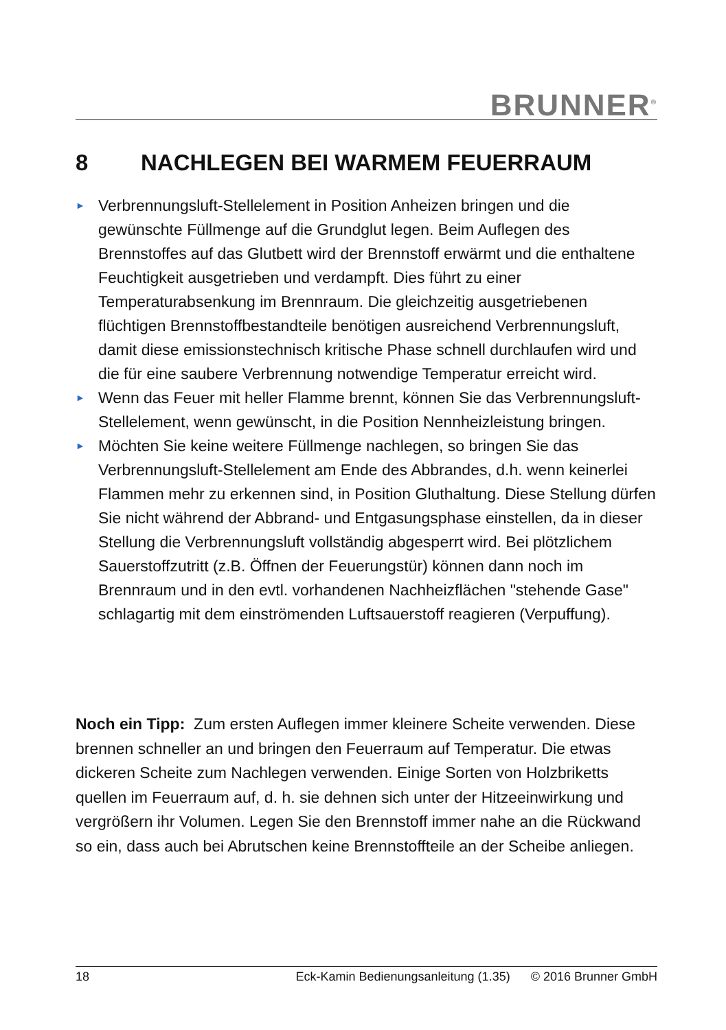BRUNNER<sup>®</sup>
8 NACHLEGEN BEI WARMEM FEUERRAUM
► Verbrennungsluft-Stellelement in Position Anheizen bringen und die gewünschte Füllmenge auf die Grundglut legen. Beim Auflegen des Brennstoffes auf das Glutbett wird der Brennstoff erwärmt und die enthaltene Feuchtigkeit ausgetrieben und verdampft. Dies führt zu einer Temperaturabsenkung im Brennraum. Die gleichzeitig ausgetriebenen flüchtigen Brennstoffbestandteile benötigen ausreichend Verbrennungsluft, damit diese emissionstechnisch kritische Phase schnell durchlaufen wird und die für eine saubere Verbrennung notwendige Temperatur erreicht wird.
► Wenn das Feuer mit heller Flamme brennt, können Sie das Verbrennungsluft-Stellelement, wenn gewünscht, in die Position Nennheizleistung bringen.
► Möchten Sie keine weitere Füllmenge nachlegen, so bringen Sie das Verbrennungsluft-Stellelement am Ende des Abbrandes, d.h. wenn keinerlei Flammen mehr zu erkennen sind, in Position Gluthaltung. Diese Stellung dürfen Sie nicht während der Abbrand- und Entgasungsphase einstellen, da in dieser Stellung die Verbrennungsluft vollständig abgesperrt wird. Bei plötzlichem Sauerstoffzutritt (z.B. Öffnen der Feuerungstür) können dann noch im Brennraum und in den evtl. vorhandenen Nachheizflächen "stehende Gase" schlagartig mit dem einströmenden Luftsauerstoff reagieren (Verpuffung).
Noch ein Tipp: Zum ersten Auflegen immer kleinere Scheite verwenden. Diese brennen schneller an und bringen den Feuerraum auf Temperatur. Die etwas dickeren Scheite zum Nachlegen verwenden. Einige Sorten von Holzbriketts quellen im Feuerraum auf, d. h. sie dehnen sich unter der Hitzeeinwirkung und vergrößern ihr Volumen. Legen Sie den Brennstoff immer nahe an die Rückwand so ein, dass auch bei Abrutschen keine Brennstoffteile an der Scheibe anliegen.
18 Eck-Kamin Bedienungsanleitung (1.35) © 2016 Brunner GmbH